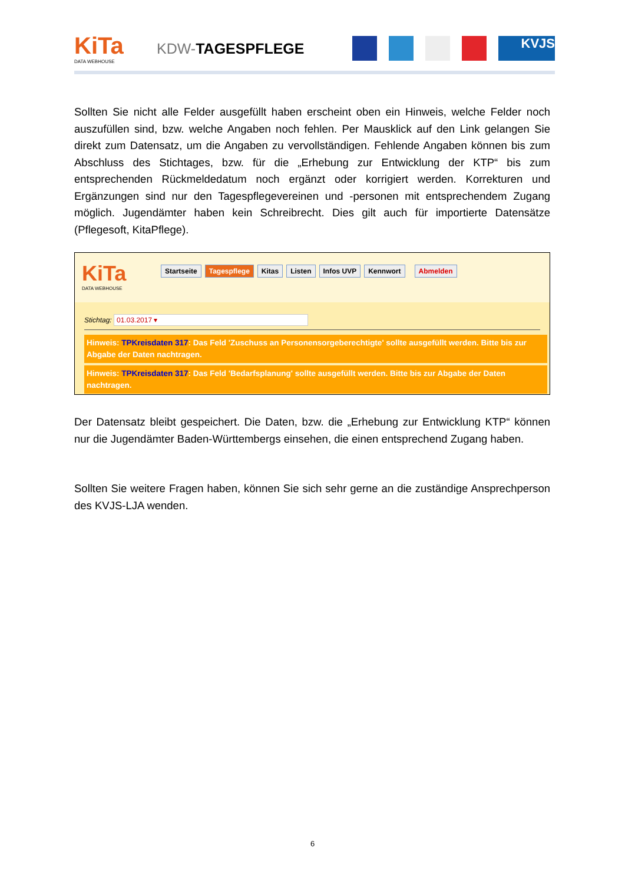KiTa
DATA WEBHOUSE
KDW-TAGESPFLEGE
KVJS
Sollten Sie nicht alle Felder ausgefüllt haben erscheint oben ein Hinweis, welche Felder noch auszufüllen sind, bzw. welche Angaben noch fehlen. Per Mausklick auf den Link gelangen Sie direkt zum Datensatz, um die Angaben zu vervollständigen. Fehlende Angaben können bis zum Abschluss des Stichtages, bzw. für die „Erhebung zur Entwicklung der KTP“ bis zum entsprechenden Rückmeldedatum noch ergänzt oder korrigiert werden. Korrekturen und Ergänzungen sind nur den Tagespflegevereinen und -personen mit entsprechendem Zugang möglich. Jugendämter haben kein Schreibrecht. Dies gilt auch für importierte Datensätze (Pflegesoft, KitaPflege).
KiTa
DATA WEBHOUSE
Startseite Tagespflege Kitas Listen Infos UVP Kennwort Abmelden
Stichtag: 01.03.2017 ▾
Hinweis: TPKreisdaten 317: Das Feld 'Zuschuss an Personensorgeberechtigte' sollte ausgefüllt werden. Bitte bis zur Abgabe der Daten nachtragen.
Hinweis: TPKreisdaten 317: Das Feld 'Bedarfsplanung' sollte ausgefüllt werden. Bitte bis zur Abgabe der Daten nachtragen.
Der Datensatz bleibt gespeichert. Die Daten, bzw. die „Erhebung zur Entwicklung KTP“ können nur die Jugendämter Baden-Württembergs einsehen, die einen entsprechend Zugang haben.
Sollten Sie weitere Fragen haben, können Sie sich sehr gerne an die zuständige Ansprechperson des KVJS-LJA wenden.
6